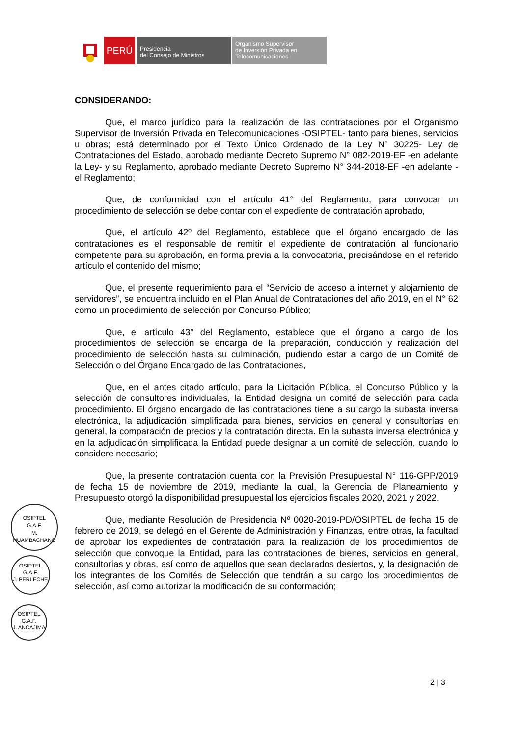PERÚ
Presidencia
del Consejo de Ministros
Organismo Supervisor
de Inversión Privada en
Telecomunicaciones
CONSIDERANDO:
Que, el marco jurídico para la realización de las contrataciones por el Organismo Supervisor de Inversión Privada en Telecomunicaciones -OSIPTEL- tanto para bienes, servicios u obras; está determinado por el Texto Único Ordenado de la Ley N° 30225- Ley de Contrataciones del Estado, aprobado mediante Decreto Supremo N° 082-2019-EF -en adelante la Ley- y su Reglamento, aprobado mediante Decreto Supremo N° 344-2018-EF -en adelante -el Reglamento;
Que, de conformidad con el artículo 41° del Reglamento, para convocar un procedimiento de selección se debe contar con el expediente de contratación aprobado,
Que, el artículo 42º del Reglamento, establece que el órgano encargado de las contrataciones es el responsable de remitir el expediente de contratación al funcionario competente para su aprobación, en forma previa a la convocatoria, precisándose en el referido artículo el contenido del mismo;
Que, el presente requerimiento para el “Servicio de acceso a internet y alojamiento de servidores”, se encuentra incluido en el Plan Anual de Contrataciones del año 2019, en el N° 62 como un procedimiento de selección por Concurso Público;
Que, el artículo 43° del Reglamento, establece que el órgano a cargo de los procedimientos de selección se encarga de la preparación, conducción y realización del procedimiento de selección hasta su culminación, pudiendo estar a cargo de un Comité de Selección o del Órgano Encargado de las Contrataciones,
Que, en el antes citado artículo, para la Licitación Pública, el Concurso Público y la selección de consultores individuales, la Entidad designa un comité de selección para cada procedimiento. El órgano encargado de las contrataciones tiene a su cargo la subasta inversa electrónica, la adjudicación simplificada para bienes, servicios en general y consultorías en general, la comparación de precios y la contratación directa. En la subasta inversa electrónica y en la adjudicación simplificada la Entidad puede designar a un comité de selección, cuando lo considere necesario;
Que, la presente contratación cuenta con la Previsión Presupuestal N° 116-GPP/2019 de fecha 15 de noviembre de 2019, mediante la cual, la Gerencia de Planeamiento y Presupuesto otorgó la disponibilidad presupuestal los ejercicios fiscales 2020, 2021 y 2022.
Que, mediante Resolución de Presidencia Nº 0020-2019-PD/OSIPTEL de fecha 15 de febrero de 2019, se delegó en el Gerente de Administración y Finanzas, entre otras, la facultad de aprobar los expedientes de contratación para la realización de los procedimientos de selección que convoque la Entidad, para las contrataciones de bienes, servicios en general, consultorías y obras, así como de aquellos que sean declarados desiertos, y, la designación de los integrantes de los Comités de Selección que tendrán a su cargo los procedimientos de selección, así como autorizar la modificación de su conformación;
OSIPTEL
G.A.F.
M. HUAMBACHANO
OSIPTEL
G.A.F.
J. PERLECHE
OSIPTEL
G.A.F.
J. ANCAJIMA
2 | 3